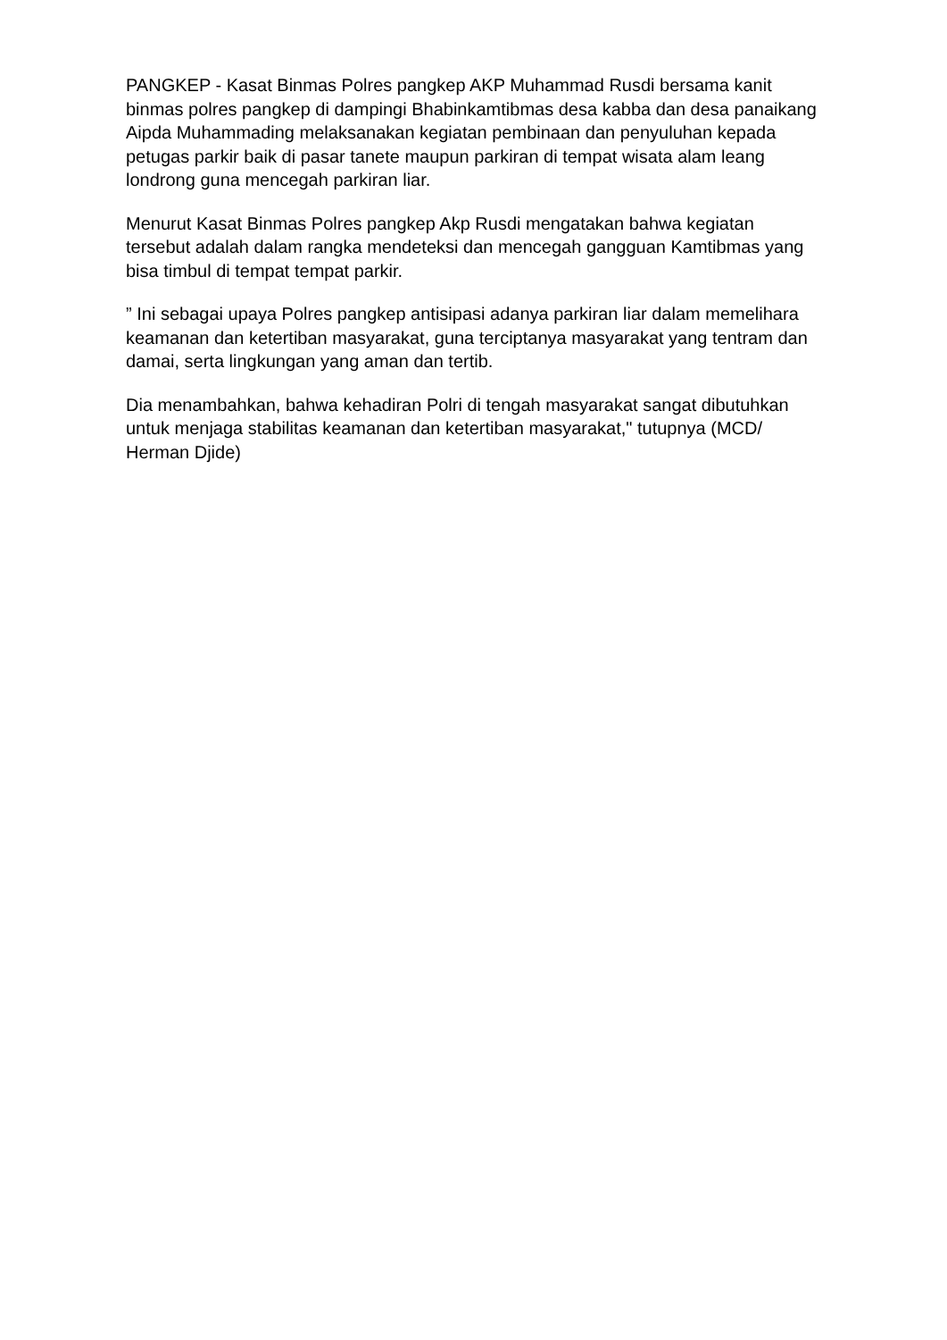PANGKEP - Kasat Binmas Polres pangkep AKP Muhammad Rusdi bersama kanit binmas polres pangkep di dampingi Bhabinkamtibmas desa kabba dan desa panaikang Aipda Muhammading melaksanakan kegiatan pembinaan dan penyuluhan kepada petugas parkir baik di pasar tanete maupun parkiran di tempat wisata alam leang londrong guna mencegah parkiran liar.
Menurut Kasat Binmas Polres pangkep Akp Rusdi mengatakan bahwa kegiatan tersebut adalah dalam rangka mendeteksi dan mencegah gangguan Kamtibmas yang bisa timbul di tempat tempat parkir.
” Ini sebagai upaya Polres pangkep antisipasi adanya parkiran liar dalam memelihara keamanan dan ketertiban masyarakat, guna terciptanya masyarakat yang tentram dan damai, serta lingkungan yang aman dan tertib.
Dia menambahkan, bahwa kehadiran Polri di tengah masyarakat sangat dibutuhkan untuk menjaga stabilitas keamanan dan ketertiban masyarakat," tutupnya (MCD/ Herman Djide)